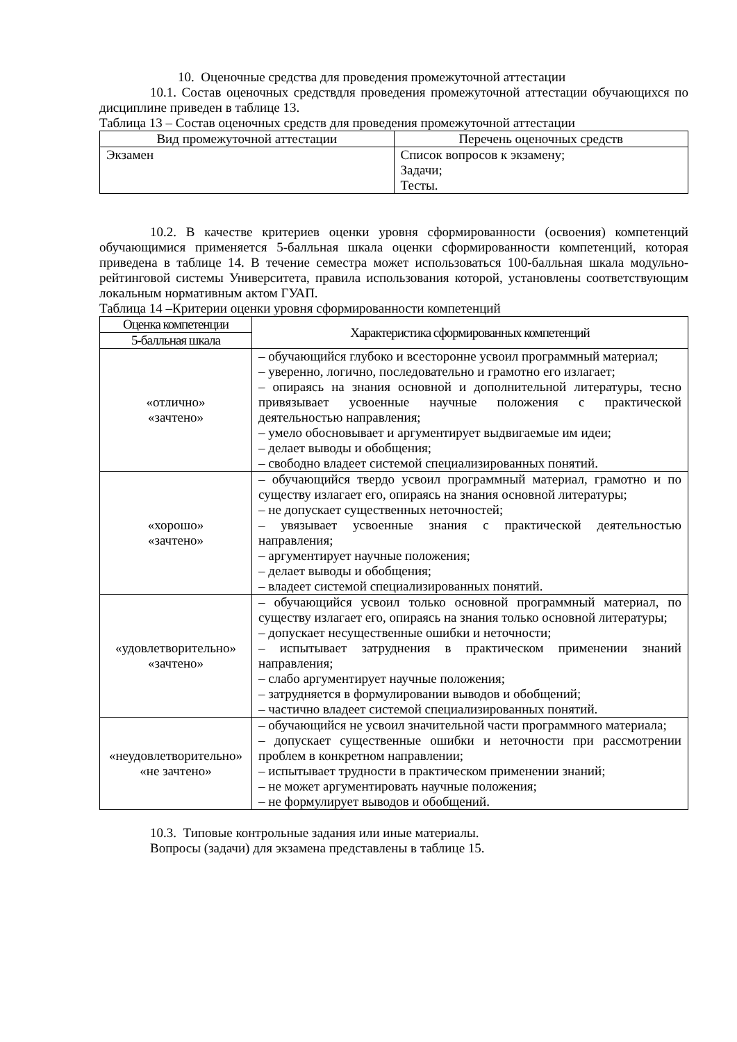10. Оценочные средства для проведения промежуточной аттестации
10.1. Состав оценочных средствдля проведения промежуточной аттестации обучающихся по дисциплине приведен в таблице 13.
Таблица 13 – Состав оценочных средств для проведения промежуточной аттестации
| Вид промежуточной аттестации | Перечень оценочных средств |
| --- | --- |
| Экзамен | Список вопросов к экзамену; Задачи; Тесты. |
10.2. В качестве критериев оценки уровня сформированности (освоения) компетенций обучающимися применяется 5-балльная шкала оценки сформированности компетенций, которая приведена в таблице 14. В течение семестра может использоваться 100-балльная шкала модульно-рейтинговой системы Университета, правила использования которой, установлены соответствующим локальным нормативным актом ГУАП.
Таблица 14 –Критерии оценки уровня сформированности компетенций
| Оценка компетенции | Характеристика сформированных компетенций |
| --- | --- |
| 5-балльная шкала | |
| «отлично» «зачтено» | – обучающийся глубоко и всесторонне усвоил программный материал; – уверенно, логично, последовательно и грамотно его излагает; – опираясь на знания основной и дополнительной литературы, тесно привязывает усвоенные научные положения с практической деятельностью направления; – умело обосновывает и аргументирует выдвигаемые им идеи; – делает выводы и обобщения; – свободно владеет системой специализированных понятий. |
| «хорошо» «зачтено» | – обучающийся твердо усвоил программный материал, грамотно и по существу излагает его, опираясь на знания основной литературы; – не допускает существенных неточностей; – увязывает усвоенные знания с практической деятельностью направления; – аргументирует научные положения; – делает выводы и обобщения; – владеет системой специализированных понятий. |
| «удовлетворительно» «зачтено» | – обучающийся усвоил только основной программный материал, по существу излагает его, опираясь на знания только основной литературы; – допускает несущественные ошибки и неточности; – испытывает затруднения в практическом применении знаний направления; – слабо аргументирует научные положения; – затрудняется в формулировании выводов и обобщений; – частично владеет системой специализированных понятий. |
| «неудовлетворительно» «не зачтено» | – обучающийся не усвоил значительной части программного материала; – допускает существенные ошибки и неточности при рассмотрении проблем в конкретном направлении; – испытывает трудности в практическом применении знаний; – не может аргументировать научные положения; – не формулирует выводов и обобщений. |
10.3. Типовые контрольные задания или иные материалы.
Вопросы (задачи) для экзамена представлены в таблице 15.